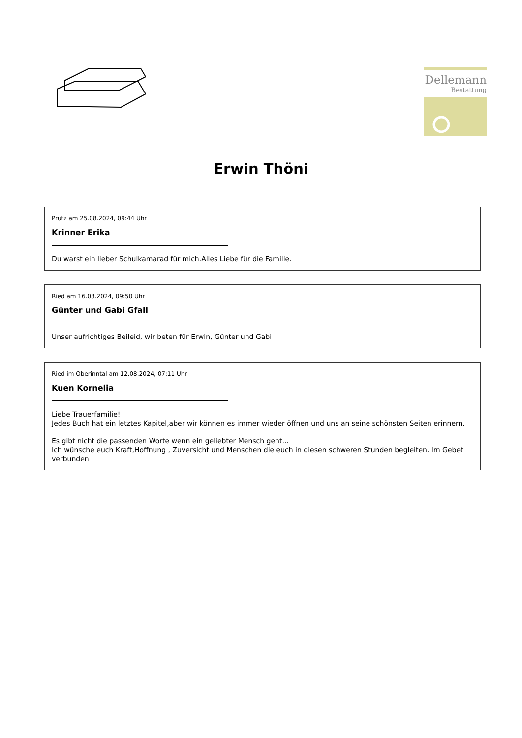Dellemann
Bestattung
Erwin Thöni
Prutz am 25.08.2024, 09:44 Uhr
Krinner Erika
Du warst ein lieber Schulkamarad für mich.Alles Liebe für die Familie.
Ried am 16.08.2024, 09:50 Uhr
Günter und Gabi Gfall
Unser aufrichtiges Beileid, wir beten für Erwin, Günter und Gabi
Ried im Oberinntal am 12.08.2024, 07:11 Uhr
Kuen Kornelia
Liebe Trauerfamilie!
Jedes Buch hat ein letztes Kapitel,aber wir können es immer wieder öffnen und uns an seine schönsten Seiten erinnern.
Es gibt nicht die passenden Worte wenn ein geliebter Mensch geht...
Ich wünsche euch Kraft,Hoffnung , Zuversicht und Menschen die euch in diesen schweren Stunden begleiten. Im Gebet verbunden